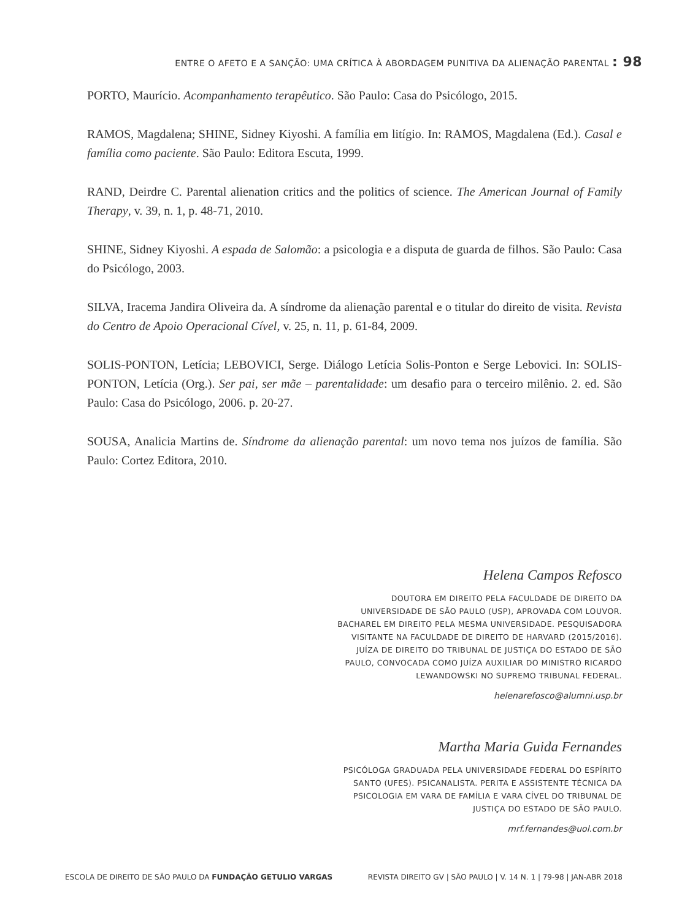ENTRE O AFETO E A SANÇÃO: UMA CRÍTICA À ABORDAGEM PUNITIVA DA ALIENAÇÃO PARENTAL : 98
PORTO, Maurício. Acompanhamento terapêutico. São Paulo: Casa do Psicólogo, 2015.
RAMOS, Magdalena; SHINE, Sidney Kiyoshi. A família em litígio. In: RAMOS, Magdalena (Ed.). Casal e família como paciente. São Paulo: Editora Escuta, 1999.
RAND, Deirdre C. Parental alienation critics and the politics of science. The American Journal of Family Therapy, v. 39, n. 1, p. 48-71, 2010.
SHINE, Sidney Kiyoshi. A espada de Salomão: a psicologia e a disputa de guarda de filhos. São Paulo: Casa do Psicólogo, 2003.
SILVA, Iracema Jandira Oliveira da. A síndrome da alienação parental e o titular do direito de visita. Revista do Centro de Apoio Operacional Cível, v. 25, n. 11, p. 61-84, 2009.
SOLIS-PONTON, Letícia; LEBOVICI, Serge. Diálogo Letícia Solis-Ponton e Serge Lebovici. In: SOLIS-PONTON, Letícia (Org.). Ser pai, ser mãe – parentalidade: um desafio para o terceiro milênio. 2. ed. São Paulo: Casa do Psicólogo, 2006. p. 20-27.
SOUSA, Analicia Martins de. Síndrome da alienação parental: um novo tema nos juízos de família. São Paulo: Cortez Editora, 2010.
Helena Campos Refosco
DOUTORA EM DIREITO PELA FACULDADE DE DIREITO DA UNIVERSIDADE DE SÃO PAULO (USP), APROVADA COM LOUVOR. BACHAREL EM DIREITO PELA MESMA UNIVERSIDADE. PESQUISADORA VISITANTE NA FACULDADE DE DIREITO DE HARVARD (2015/2016). JUÍZA DE DIREITO DO TRIBUNAL DE JUSTIÇA DO ESTADO DE SÃO PAULO, CONVOCADA COMO JUÍZA AUXILIAR DO MINISTRO RICARDO LEWANDOWSKI NO SUPREMO TRIBUNAL FEDERAL.
helenarefosco@alumni.usp.br
Martha Maria Guida Fernandes
PSICÓLOGA GRADUADA PELA UNIVERSIDADE FEDERAL DO ESPÍRITO SANTO (UFES). PSICANALISTA. PERITA E ASSISTENTE TÉCNICA DA PSICOLOGIA EM VARA DE FAMÍLIA E VARA CÍVEL DO TRIBUNAL DE JUSTIÇA DO ESTADO DE SÃO PAULO.
mrf.fernandes@uol.com.br
ESCOLA DE DIREITO DE SÃO PAULO DA FUNDAÇÃO GETULIO VARGAS REVISTA DIREITO GV | SÃO PAULO | V. 14 N. 1 | 79-98 | JAN-ABR 2018